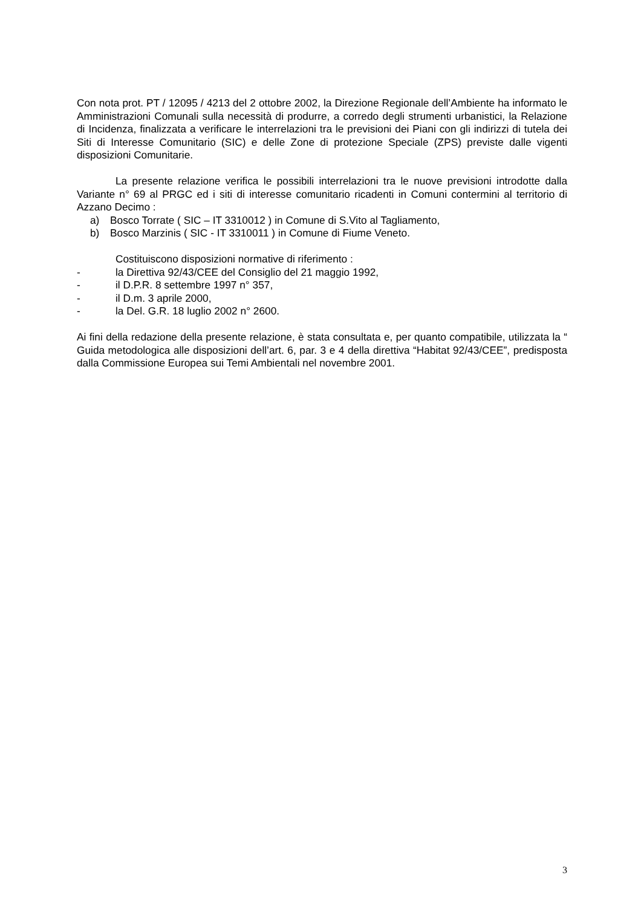Con nota prot. PT / 12095 / 4213 del 2 ottobre 2002, la Direzione Regionale dell’Ambiente ha informato le Amministrazioni Comunali sulla necessità di produrre, a corredo degli strumenti urbanistici, la Relazione di Incidenza, finalizzata a verificare le interrelazioni tra le previsioni dei Piani con gli indirizzi di tutela dei Siti di Interesse Comunitario (SIC) e delle Zone di protezione Speciale (ZPS) previste dalle vigenti disposizioni Comunitarie.
La presente relazione verifica le possibili interrelazioni tra le nuove previsioni introdotte dalla Variante n° 69 al PRGC ed i siti di interesse comunitario ricadenti in Comuni contermini al territorio di Azzano Decimo :
a) Bosco Torrate ( SIC – IT 3310012 ) in Comune di S.Vito al Tagliamento,
b) Bosco Marzinis ( SIC - IT 3310011 ) in Comune di Fiume Veneto.
Costituiscono disposizioni normative di riferimento :
- la Direttiva 92/43/CEE del Consiglio del 21 maggio 1992,
- il D.P.R. 8 settembre 1997 n° 357,
- il D.m. 3 aprile 2000,
- la Del. G.R. 18 luglio 2002 n° 2600.
Ai fini della redazione della presente relazione, è stata consultata e, per quanto compatibile, utilizzata la “ Guida metodologica alle disposizioni dell’art. 6, par. 3 e 4 della direttiva “Habitat 92/43/CEE”, predisposta dalla Commissione Europea sui Temi Ambientali nel novembre 2001.
3